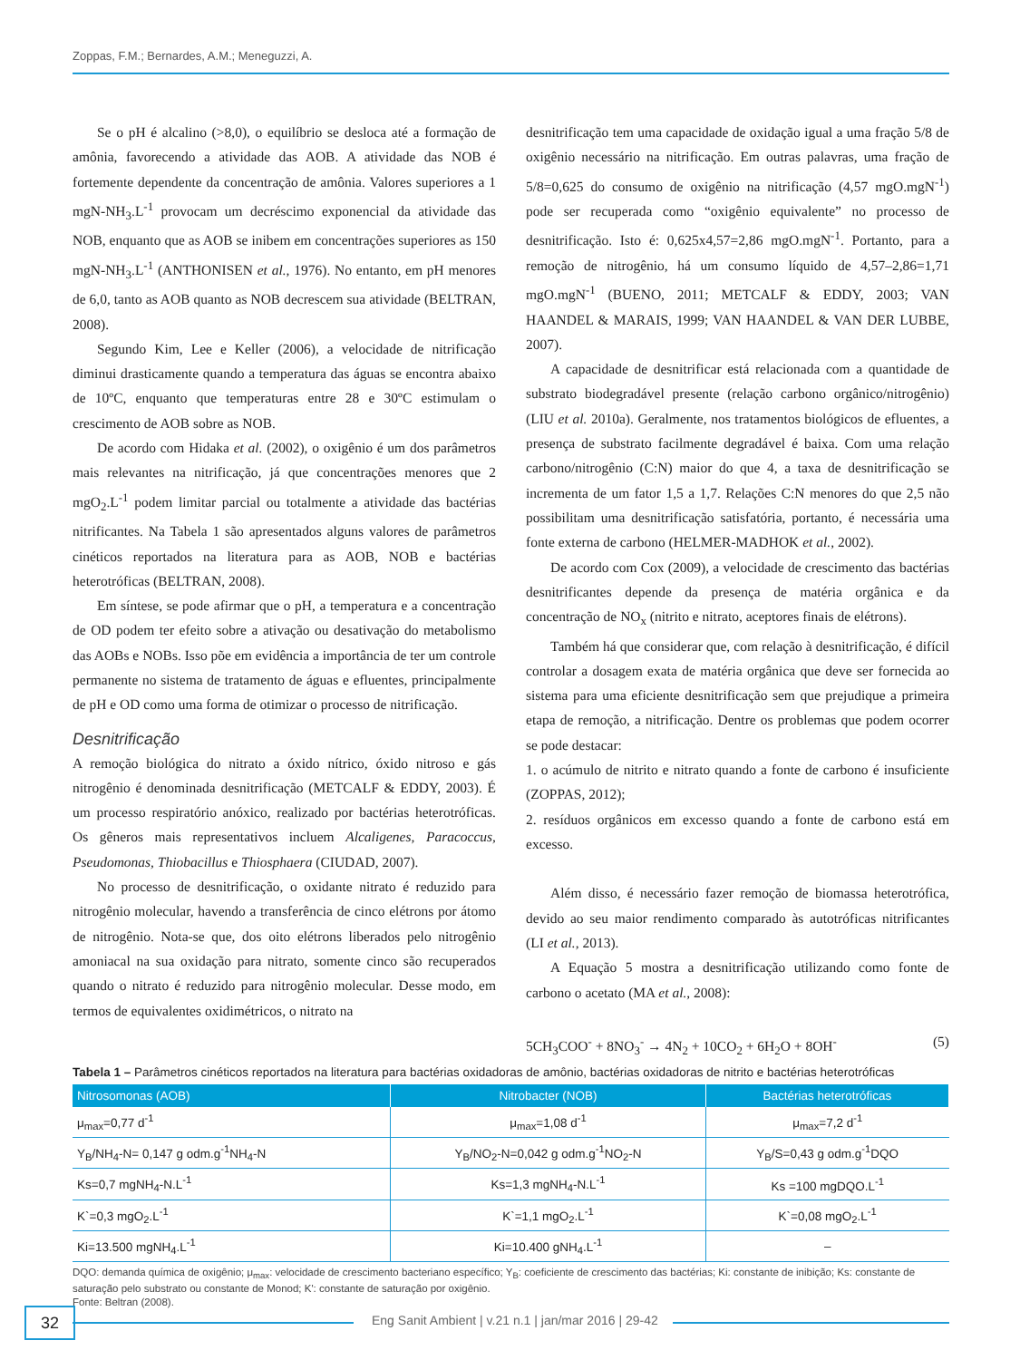Zoppas, F.M.; Bernardes, A.M.; Meneguzzi, A.
Se o pH é alcalino (>8,0), o equilíbrio se desloca até a formação de amônia, favorecendo a atividade das AOB. A atividade das NOB é fortemente dependente da concentração de amônia. Valores superiores a 1 mgN-NH<sub>3</sub>.L<sup>-1</sup> provocam um decréscimo exponencial da atividade das NOB, enquanto que as AOB se inibem em concentrações superiores as 150 mgN-NH<sub>3</sub>.L<sup>-1</sup> (ANTHONISEN et al., 1976). No entanto, em pH menores de 6,0, tanto as AOB quanto as NOB decrescem sua atividade (BELTRAN, 2008).
Segundo Kim, Lee e Keller (2006), a velocidade de nitrificação diminui drasticamente quando a temperatura das águas se encontra abaixo de 10ºC, enquanto que temperaturas entre 28 e 30ºC estimulam o crescimento de AOB sobre as NOB.
De acordo com Hidaka et al. (2002), o oxigênio é um dos parâmetros mais relevantes na nitrificação, já que concentrações menores que 2 mgO<sub>2</sub>.L<sup>-1</sup> podem limitar parcial ou totalmente a atividade das bactérias nitrificantes. Na Tabela 1 são apresentados alguns valores de parâmetros cinéticos reportados na literatura para as AOB, NOB e bactérias heterotróficas (BELTRAN, 2008).
Em síntese, se pode afirmar que o pH, a temperatura e a concentração de OD podem ter efeito sobre a ativação ou desativação do metabolismo das AOBs e NOBs. Isso põe em evidência a importância de ter um controle permanente no sistema de tratamento de águas e efluentes, principalmente de pH e OD como uma forma de otimizar o processo de nitrificação.
Desnitrificação
A remoção biológica do nitrato a óxido nítrico, óxido nitroso e gás nitrogênio é denominada desnitrificação (METCALF & EDDY, 2003). É um processo respiratório anóxico, realizado por bactérias heterotróficas. Os gêneros mais representativos incluem Alcaligenes, Paracoccus, Pseudomonas, Thiobacillus e Thiosphaera (CIUDAD, 2007).
No processo de desnitrificação, o oxidante nitrato é reduzido para nitrogênio molecular, havendo a transferência de cinco elétrons por átomo de nitrogênio. Nota-se que, dos oito elétrons liberados pelo nitrogênio amoniacal na sua oxidação para nitrato, somente cinco são recuperados quando o nitrato é reduzido para nitrogênio molecular. Desse modo, em termos de equivalentes oxidimétricos, o nitrato na
desnitrificação tem uma capacidade de oxidação igual a uma fração 5/8 de oxigênio necessário na nitrificação. Em outras palavras, uma fração de 5/8=0,625 do consumo de oxigênio na nitrificação (4,57 mgO.mgN<sup>-1</sup>) pode ser recuperada como “oxigênio equivalente” no processo de desnitrificação. Isto é: 0,625x4,57=2,86 mgO.mgN<sup>-1</sup>. Portanto, para a remoção de nitrogênio, há um consumo líquido de 4,57–2,86=1,71 mgO.mgN<sup>-1</sup> (BUENO, 2011; METCALF & EDDY, 2003; VAN HAANDEL & MARAIS, 1999; VAN HAANDEL & VAN DER LUBBE, 2007).
A capacidade de desnitrificar está relacionada com a quantidade de substrato biodegradável presente (relação carbono orgânico/nitrogênio) (LIU et al. 2010a). Geralmente, nos tratamentos biológicos de efluentes, a presença de substrato facilmente degradável é baixa. Com uma relação carbono/nitrogênio (C:N) maior do que 4, a taxa de desnitrificação se incrementa de um fator 1,5 a 1,7. Relações C:N menores do que 2,5 não possibilitam uma desnitrificação satisfatória, portanto, é necessária uma fonte externa de carbono (HELMER-MADHOK et al., 2002).
De acordo com Cox (2009), a velocidade de crescimento das bactérias desnitrificantes depende da presença de matéria orgânica e da concentração de NO<sub>x</sub> (nitrito e nitrato, aceptores finais de elétrons).
Também há que considerar que, com relação à desnitrificação, é difícil controlar a dosagem exata de matéria orgânica que deve ser fornecida ao sistema para uma eficiente desnitrificação sem que prejudique a primeira etapa de remoção, a nitrificação. Dentre os problemas que podem ocorrer se pode destacar:
1. o acúmulo de nitrito e nitrato quando a fonte de carbono é insuficiente (ZOPPAS, 2012);
2. resíduos orgânicos em excesso quando a fonte de carbono está em excesso.
Além disso, é necessário fazer remoção de biomassa heterotrófica, devido ao seu maior rendimento comparado às autotróficas nitrificantes (LI et al., 2013).
A Equação 5 mostra a desnitrificação utilizando como fonte de carbono o acetato (MA et al., 2008):
5CH<sub>3</sub>COO<sup>-</sup> + 8NO<sub>3</sub><sup>-</sup> → 4N<sub>2</sub> + 10CO<sub>2</sub> + 6H<sub>2</sub>O + 8OH<sup>-</sup> (5)
Tabela 1 – Parâmetros cinéticos reportados na literatura para bactérias oxidadoras de amônio, bactérias oxidadoras de nitrito e bactérias heterotróficas
| Nitrosomonas (AOB) | Nitrobacter (NOB) | Bactérias heterotróficas |
| --- | --- | --- |
| μ<sub>max</sub>=0,77 d<sup>-1</sup> | μ<sub>max</sub>=1,08 d<sup>-1</sup> | μ<sub>max</sub>=7,2 d<sup>-1</sup> |
| Y<sub>B</sub>/NH<sub>4</sub>-N= 0,147 g odm.g<sup>-1</sup>NH<sub>4</sub>-N | Y<sub>B</sub>/NO<sub>2</sub>-N=0,042 g odm.g<sup>-1</sup>NO<sub>2</sub>-N | Y<sub>B</sub>/S=0,43 g odm.g<sup>-1</sup>DQO |
| Ks=0,7 mgNH<sub>4</sub>-N.L<sup>-1</sup> | Ks=1,3 mgNH<sub>4</sub>-N.L<sup>-1</sup> | Ks =100 mgDQO.L<sup>-1</sup> |
| K`=0,3 mgO<sub>2</sub>.L<sup>-1</sup> | K`=1,1 mgO<sub>2</sub>.L<sup>-1</sup> | K`=0,08 mgO<sub>2</sub>.L<sup>-1</sup> |
| Ki=13.500 mgNH<sub>4</sub>.L<sup>-1</sup> | Ki=10.400 gNH<sub>4</sub>.L<sup>-1</sup> | – |
DQO: demanda química de oxigênio; μ<sub>max</sub>: velocidade de crescimento bacteriano específico; Y<sub>B</sub>: coeficiente de crescimento das bactérias; Ki: constante de inibição; Ks: constante de saturação pelo substrato ou constante de Monod; K': constante de saturação por oxigênio.
Fonte: Beltran (2008).
32
Eng Sanit Ambient | v.21 n.1 | jan/mar 2016 | 29-42